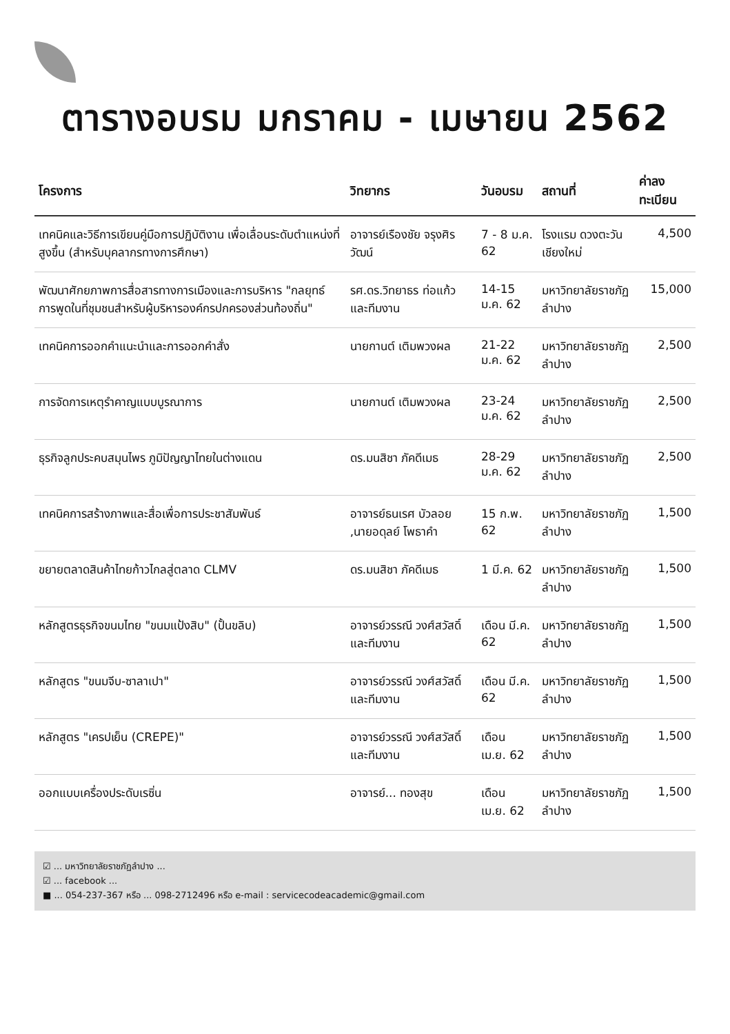ตารางอบรม มกราคม - เมษายน 2562
| โครงการ | วิทยากร | วันอบรม | สถานที่ | ค่าลงทะเบียน |
| --- | --- | --- | --- | --- |
| เทคนิคและวิธีการเขียนคู่มือการปฏิบัติงาน เพื่อเลื่อนระดับตำแหน่งที่สูงขึ้น (สำหรับบุคลากรทางการศึกษา) | อาจารย์เรืองชัย จรุงศิรวัฒน์ | 7 - 8 ม.ค. 62 | โรงแรม ดวงตะวัน เชียงใหม่ | 4,500 |
| พัฒนาศักยภาพการสื่อสารทางการเมืองและการบริหาร "กลยุทธ์การพูดในที่ชุมชนสำหรับผู้บริหารองค์กรปกครองส่วนท้องถิ่น" | รศ.ดร.วิทยาธร ท่อแก้ว และทีมงาน | 14-15 ม.ค. 62 | มหาวิทยาลัยราชภัฏลำปาง | 15,000 |
| เทคนิคการออกคำแนะนำและการออกคำสั่ง | นายกานต์ เติมพวงผล | 21-22 ม.ค. 62 | มหาวิทยาลัยราชภัฏลำปาง | 2,500 |
| การจัดการเหตุรำคาญแบบบูรณาการ | นายกานต์ เติมพวงผล | 23-24 ม.ค. 62 | มหาวิทยาลัยราชภัฏลำปาง | 2,500 |
| ธุรกิจลูกประคบสมุนไพร ภูมิปัญญาไทยในต่างแดน | ดร.มนสิชา ภัคดีเมธ | 28-29 ม.ค. 62 | มหาวิทยาลัยราชภัฏลำปาง | 2,500 |
| เทคนิคการสร้างภาพและสื่อเพื่อการประชาสัมพันธ์ | อาจารย์ธนเรศ บัวลอย ,นายอดุลย์ โพธาคำ | 15 ก.พ. 62 | มหาวิทยาลัยราชภัฏลำปาง | 1,500 |
| ขยายตลาดสินค้าไทยก้าวไกลสู่ตลาด CLMV | ดร.มนสิชา ภัคดีเมธ | 1 มี.ค. 62 | มหาวิทยาลัยราชภัฏลำปาง | 1,500 |
| หลักสูตรธุรกิจขนมไทย "ขนมแป้งสิบ" (ปั้นขลิบ) | อาจารย์วรรณี วงศ์สวัสดิ์ และทีมงาน | เดือน มี.ค. 62 | มหาวิทยาลัยราชภัฏลำปาง | 1,500 |
| หลักสูตร "ขนมจีบ-ซาลาเปา" | อาจารย์วรรณี วงศ์สวัสดิ์ และทีมงาน | เดือน มี.ค. 62 | มหาวิทยาลัยราชภัฏลำปาง | 1,500 |
| หลักสูตร "เครปเย็น (CREPE)" | อาจารย์วรรณี วงศ์สวัสดิ์ และทีมงาน | เดือน เม.ย. 62 | มหาวิทยาลัยราชภัฏลำปาง | 1,500 |
| ออกแบบเครื่องประดับเรซิ่น | อาจารย์... ทองสุข | เดือน เม.ย. 62 | มหาวิทยาลัยราชภัฏลำปาง | 1,500 |
☑ ... มหาวิทยาลัยราชภัฏลำปาง ...
☑ ... facebook ...
■ ... 054-237-367 หรือ ... 098-2712496 หรือ e-mail : servicecodeacademic@gmail.com